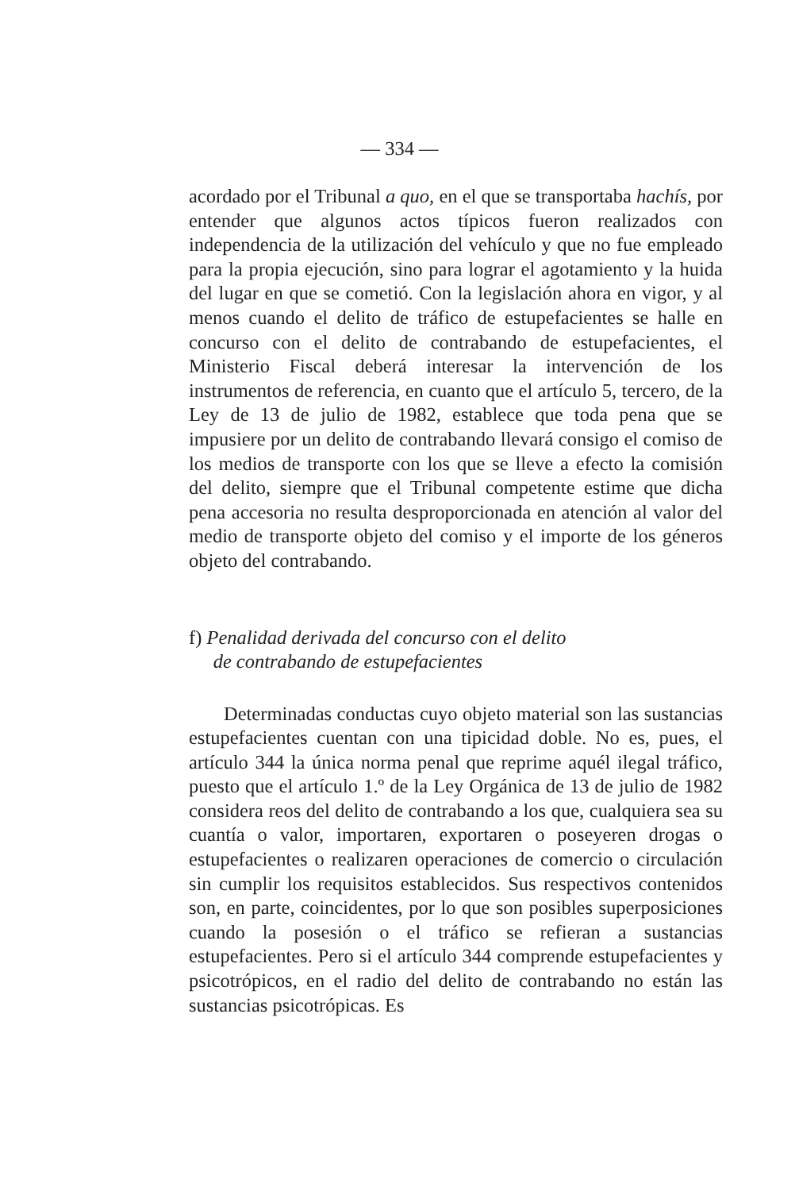— 334 —
acordado por el Tribunal a quo, en el que se transportaba hachís, por entender que algunos actos típicos fueron realizados con independencia de la utilización del vehículo y que no fue empleado para la propia ejecución, sino para lograr el agotamiento y la huida del lugar en que se cometió. Con la legislación ahora en vigor, y al menos cuando el delito de tráfico de estupefacientes se halle en concurso con el delito de contrabando de estupefacientes, el Ministerio Fiscal deberá interesar la intervención de los instrumentos de referencia, en cuanto que el artículo 5, tercero, de la Ley de 13 de julio de 1982, establece que toda pena que se impusiere por un delito de contrabando llevará consigo el comiso de los medios de transporte con los que se lleve a efecto la comisión del delito, siempre que el Tribunal competente estime que dicha pena accesoria no resulta desproporcionada en atención al valor del medio de transporte objeto del comiso y el importe de los géneros objeto del contrabando.
f) Penalidad derivada del concurso con el delito
de contrabando de estupefacientes
Determinadas conductas cuyo objeto material son las sustancias estupefacientes cuentan con una tipicidad doble. No es, pues, el artículo 344 la única norma penal que reprime aquél ilegal tráfico, puesto que el artículo 1.º de la Ley Orgánica de 13 de julio de 1982 considera reos del delito de contrabando a los que, cualquiera sea su cuantía o valor, importaren, exportaren o poseyeren drogas o estupefacientes o realizaren operaciones de comercio o circulación sin cumplir los requisitos establecidos. Sus respectivos contenidos son, en parte, coincidentes, por lo que son posibles superposiciones cuando la posesión o el tráfico se refieran a sustancias estupefacientes. Pero si el artículo 344 comprende estupefacientes y psicotrópicos, en el radio del delito de contrabando no están las sustancias psicotrópicas. Es